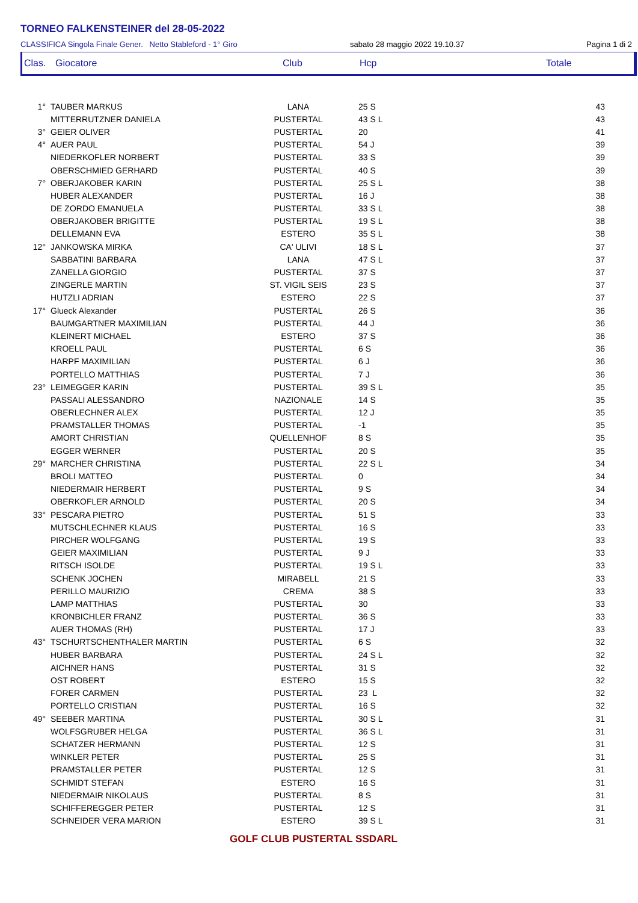TORNEO FALKENSTEINER del 28-05-2022
CLASSIFICA Singola Finale Gener. Netto Stableford - 1° Giro sabato 28 maggio 2022 19.10.37 Pagina 1 di 2
Clas. Giocatore Club Hcp Totale
| 1° | TAUBER MARKUS | LANA | 25 S | 43 |
| | MITTERRUTZNER DANIELA | PUSTERTAL | 43 S L | 43 |
| 3° | GEIER OLIVER | PUSTERTAL | 20 | 41 |
| 4° | AUER PAUL | PUSTERTAL | 54 J | 39 |
| | NIEDERKOFLER NORBERT | PUSTERTAL | 33 S | 39 |
| | OBERSCHMIED GERHARD | PUSTERTAL | 40 S | 39 |
| 7° | OBERJAKOBER KARIN | PUSTERTAL | 25 S L | 38 |
| | HUBER ALEXANDER | PUSTERTAL | 16 J | 38 |
| | DE ZORDO EMANUELA | PUSTERTAL | 33 S L | 38 |
| | OBERJAKOBER BRIGITTE | PUSTERTAL | 19 S L | 38 |
| | DELLEMANN EVA | ESTERO | 35 S L | 38 |
| 12° | JANKOWSKA MIRKA | CA' ULIVI | 18 S L | 37 |
| | SABBATINI BARBARA | LANA | 47 S L | 37 |
| | ZANELLA GIORGIO | PUSTERTAL | 37 S | 37 |
| | ZINGERLE MARTIN | ST. VIGIL SEIS | 23 S | 37 |
| | HUTZLI ADRIAN | ESTERO | 22 S | 37 |
| 17° | Glueck Alexander | PUSTERTAL | 26 S | 36 |
| | BAUMGARTNER MAXIMILIAN | PUSTERTAL | 44 J | 36 |
| | KLEINERT MICHAEL | ESTERO | 37 S | 36 |
| | KROELL PAUL | PUSTERTAL | 6 S | 36 |
| | HARPF MAXIMILIAN | PUSTERTAL | 6 J | 36 |
| | PORTELLO MATTHIAS | PUSTERTAL | 7 J | 36 |
| 23° | LEIMEGGER KARIN | PUSTERTAL | 39 S L | 35 |
| | PASSALI ALESSANDRO | NAZIONALE | 14 S | 35 |
| | OBERLECHNER ALEX | PUSTERTAL | 12 J | 35 |
| | PRAMSTALLER THOMAS | PUSTERTAL | -1 | 35 |
| | AMORT CHRISTIAN | QUELLENHOF | 8 S | 35 |
| | EGGER WERNER | PUSTERTAL | 20 S | 35 |
| 29° | MARCHER CHRISTINA | PUSTERTAL | 22 S L | 34 |
| | BROLI MATTEO | PUSTERTAL | 0 | 34 |
| | NIEDERMAIR HERBERT | PUSTERTAL | 9 S | 34 |
| | OBERKOFLER ARNOLD | PUSTERTAL | 20 S | 34 |
| 33° | PESCARA PIETRO | PUSTERTAL | 51 S | 33 |
| | MUTSCHLECHNER KLAUS | PUSTERTAL | 16 S | 33 |
| | PIRCHER WOLFGANG | PUSTERTAL | 19 S | 33 |
| | GEIER MAXIMILIAN | PUSTERTAL | 9 J | 33 |
| | RITSCH ISOLDE | PUSTERTAL | 19 S L | 33 |
| | SCHENK JOCHEN | MIRABELL | 21 S | 33 |
| | PERILLO MAURIZIO | CREMA | 38 S | 33 |
| | LAMP MATTHIAS | PUSTERTAL | 30 | 33 |
| | KRONBICHLER FRANZ | PUSTERTAL | 36 S | 33 |
| | AUER THOMAS (RH) | PUSTERTAL | 17 J | 33 |
| 43° | TSCHURTSCHENTHALER MARTIN | PUSTERTAL | 6 S | 32 |
| | HUBER BARBARA | PUSTERTAL | 24 S L | 32 |
| | AICHNER HANS | PUSTERTAL | 31 S | 32 |
| | OST ROBERT | ESTERO | 15 S | 32 |
| | FORER CARMEN | PUSTERTAL | 23 L | 32 |
| | PORTELLO CRISTIAN | PUSTERTAL | 16 S | 32 |
| 49° | SEEBER MARTINA | PUSTERTAL | 30 S L | 31 |
| | WOLFSGRUBER HELGA | PUSTERTAL | 36 S L | 31 |
| | SCHATZER HERMANN | PUSTERTAL | 12 S | 31 |
| | WINKLER PETER | PUSTERTAL | 25 S | 31 |
| | PRAMSTALLER PETER | PUSTERTAL | 12 S | 31 |
| | SCHMIDT STEFAN | ESTERO | 16 S | 31 |
| | NIEDERMAIR NIKOLAUS | PUSTERTAL | 8 S | 31 |
| | SCHIFFEREGGER PETER | PUSTERTAL | 12 S | 31 |
| | SCHNEIDER VERA MARION | ESTERO | 39 S L | 31 |
GOLF CLUB PUSTERTAL SSDARL